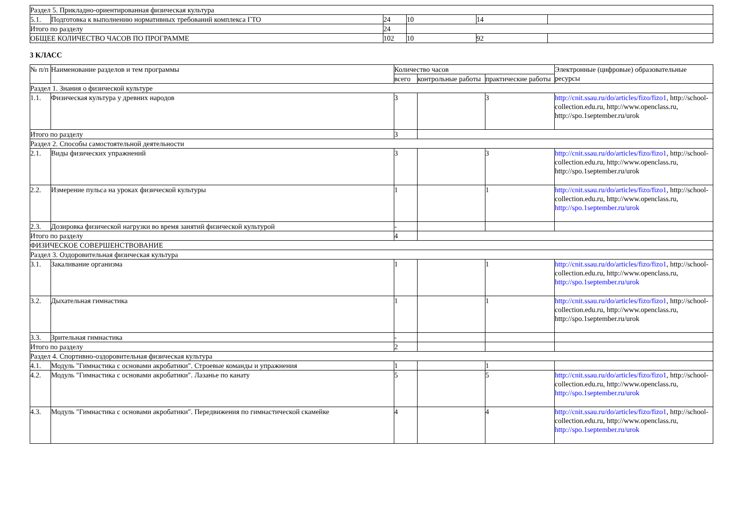| Раздел 5. Прикладно-ориентированная физическая культура | | | | | |
| 5.1. | Подготовка к выполнению нормативных требований комплекса ГТО | 24 | 10 | 14 | |
| Итого по разделу | | 24 | | | |
| ОБЩЕЕ КОЛИЧЕСТВО ЧАСОВ ПО ПРОГРАММЕ | | 102 | 10 | 92 | |
3 КЛАСС
| № п/п | Наименование разделов и тем программы | Количество часов | | | Электронные (цифровые) образовательные ресурсы |
| --- | --- | --- | --- | --- | --- |
| | | всего | контрольные работы | практические работы | |
| Раздел 1. Знания о физической культуре | | | | | |
| 1.1. | Физическая культура у древних народов | 3 | | 3 | http://cnit.ssau.ru/do/articles/fizo/fizo1 , http://school-collection.edu.ru, http://www.openclass.ru, http://spo.1september.ru/urok |
| Итого по разделу | | 3 | | | |
| Раздел 2. Способы самостоятельной деятельности | | | | | |
| 2.1. | Виды физических упражнений | 3 | | 3 | http://cnit.ssau.ru/do/articles/fizo/fizo1 , http://school-collection.edu.ru, http://www.openclass.ru, http://spo.1september.ru/urok |
| 2.2. | Измерение пульса на уроках физической культуры | 1 | | 1 | http://cnit.ssau.ru/do/articles/fizo/fizo1 , http://school-collection.edu.ru, http://www.openclass.ru, http://spo.1september.ru/urok |
| 2.3. | Дозировка физической нагрузки во время занятий физической культурой | - | | | |
| Итого по разделу | | 4 | | | |
| ФИЗИЧЕСКОЕ СОВЕРШЕНСТВОВАНИЕ | | | | | |
| Раздел 3. Оздоровительная физическая культура | | | | | |
| 3.1. | Закаливание организма | 1 | | 1 | http://cnit.ssau.ru/do/articles/fizo/fizo1 , http://school-collection.edu.ru, http://www.openclass.ru, http://spo.1september.ru/urok |
| 3.2. | Дыхательная гимнастика | 1 | | 1 | http://cnit.ssau.ru/do/articles/fizo/fizo1 , http://school-collection.edu.ru, http://www.openclass.ru, http://spo.1september.ru/urok |
| 3.3. | Зрительная гимнастика | - | | | |
| Итого по разделу | | 2 | | | |
| Раздел 4. Спортивно-оздоровительная физическая культура | | | | | |
| 4.1. | Модуль "Гимнастика с основами акробатики". Строевые команды и упражнения | 1 | | 1 | |
| 4.2. | Модуль "Гимнастика с основами акробатики". Лазанье по канату | 5 | | 5 | http://cnit.ssau.ru/do/articles/fizo/fizo1 , http://school-collection.edu.ru, http://www.openclass.ru, http://spo.1september.ru/urok |
| 4.3. | Модуль "Гимнастика с основами акробатики". Передвижения по гимнастической скамейке | 4 | | 4 | http://cnit.ssau.ru/do/articles/fizo/fizo1 , http://school-collection.edu.ru, http://www.openclass.ru, http://spo.1september.ru/urok |